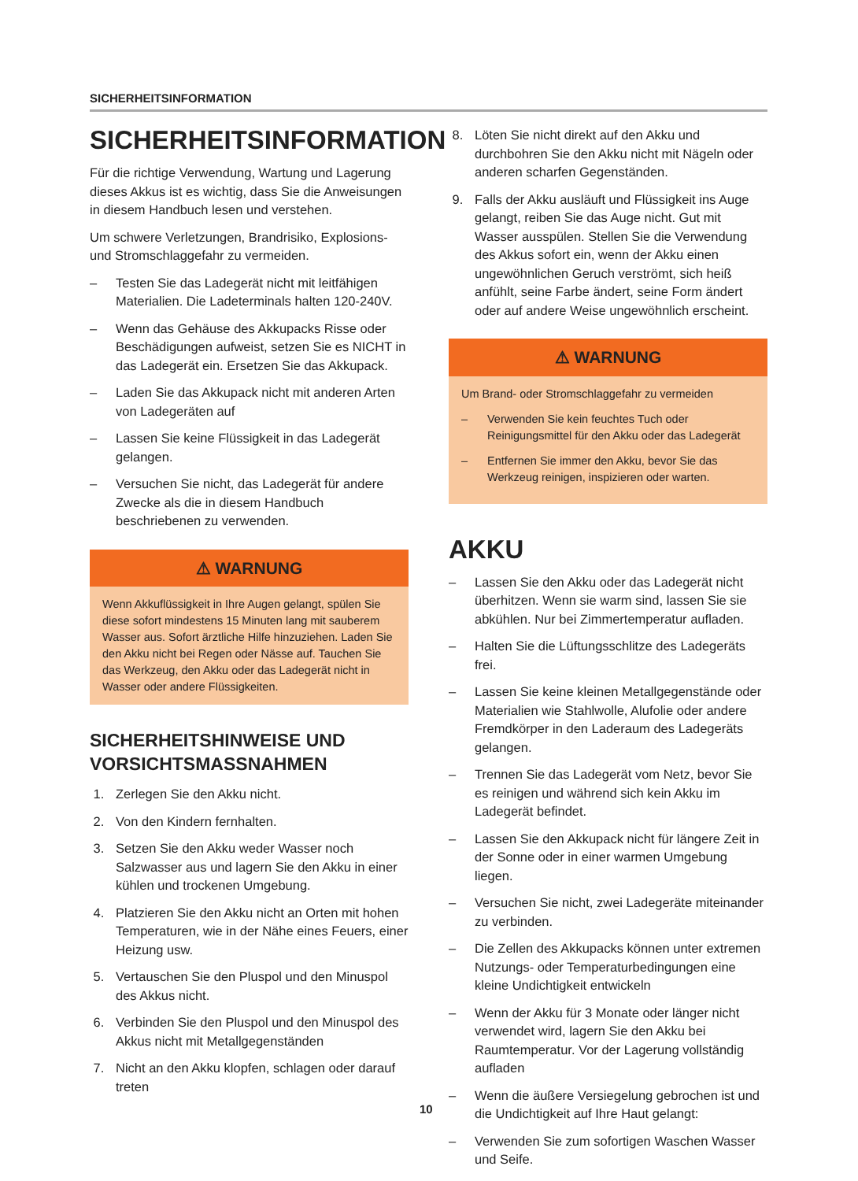SICHERHEITSINFORMATION
SICHERHEITSINFORMATION
Für die richtige Verwendung, Wartung und Lagerung dieses Akkus ist es wichtig, dass Sie die Anweisungen in diesem Handbuch lesen und verstehen.
Um schwere Verletzungen, Brandrisiko, Explosions- und Stromschlaggefahr zu vermeiden.
– Testen Sie das Ladegerät nicht mit leitfähigen Materialien. Die Ladeterminals halten 120-240V.
– Wenn das Gehäuse des Akkupacks Risse oder Beschädigungen aufweist, setzen Sie es NICHT in das Ladegerät ein. Ersetzen Sie das Akkupack.
– Laden Sie das Akkupack nicht mit anderen Arten von Ladegeräten auf
– Lassen Sie keine Flüssigkeit in das Ladegerät gelangen.
– Versuchen Sie nicht, das Ladegerät für andere Zwecke als die in diesem Handbuch beschriebenen zu verwenden.
⚠ WARNUNG
Wenn Akkuflüssigkeit in Ihre Augen gelangt, spülen Sie diese sofort mindestens 15 Minuten lang mit sauberem Wasser aus. Sofort ärztliche Hilfe hinzuziehen. Laden Sie den Akku nicht bei Regen oder Nässe auf. Tauchen Sie das Werkzeug, den Akku oder das Ladegerät nicht in Wasser oder andere Flüssigkeiten.
SICHERHEITSHINWEISE UND VORSICHTSMASSNAHMEN
1. Zerlegen Sie den Akku nicht.
2. Von den Kindern fernhalten.
3. Setzen Sie den Akku weder Wasser noch Salzwasser aus und lagern Sie den Akku in einer kühlen und trockenen Umgebung.
4. Platzieren Sie den Akku nicht an Orten mit hohen Temperaturen, wie in der Nähe eines Feuers, einer Heizung usw.
5. Vertauschen Sie den Pluspol und den Minuspol des Akkus nicht.
6. Verbinden Sie den Pluspol und den Minuspol des Akkus nicht mit Metallgegenständen
7. Nicht an den Akku klopfen, schlagen oder darauf treten
8. Löten Sie nicht direkt auf den Akku und durchbohren Sie den Akku nicht mit Nägeln oder anderen scharfen Gegenständen.
9. Falls der Akku ausläuft und Flüssigkeit ins Auge gelangt, reiben Sie das Auge nicht. Gut mit Wasser ausspülen. Stellen Sie die Verwendung des Akkus sofort ein, wenn der Akku einen ungewöhnlichen Geruch verströmt, sich heiß anfühlt, seine Farbe ändert, seine Form ändert oder auf andere Weise ungewöhnlich erscheint.
⚠ WARNUNG
Um Brand- oder Stromschlaggefahr zu vermeiden
– Verwenden Sie kein feuchtes Tuch oder Reinigungsmittel für den Akku oder das Ladegerät
– Entfernen Sie immer den Akku, bevor Sie das Werkzeug reinigen, inspizieren oder warten.
AKKU
– Lassen Sie den Akku oder das Ladegerät nicht überhitzen. Wenn sie warm sind, lassen Sie sie abkühlen. Nur bei Zimmertemperatur aufladen.
– Halten Sie die Lüftungsschlitze des Ladegeräts frei.
– Lassen Sie keine kleinen Metallgegenstände oder Materialien wie Stahlwolle, Alufolie oder andere Fremdkörper in den Laderaum des Ladegeräts gelangen.
– Trennen Sie das Ladegerät vom Netz, bevor Sie es reinigen und während sich kein Akku im Ladegerät befindet.
– Lassen Sie den Akkupack nicht für längere Zeit in der Sonne oder in einer warmen Umgebung liegen.
– Versuchen Sie nicht, zwei Ladegeräte miteinander zu verbinden.
– Die Zellen des Akkupacks können unter extremen Nutzungs- oder Temperaturbedingungen eine kleine Undichtigkeit entwickeln
– Wenn der Akku für 3 Monate oder länger nicht verwendet wird, lagern Sie den Akku bei Raumtemperatur. Vor der Lagerung vollständig aufladen
– Wenn die äußere Versiegelung gebrochen ist und die Undichtigkeit auf Ihre Haut gelangt:
– Verwenden Sie zum sofortigen Waschen Wasser und Seife.
10